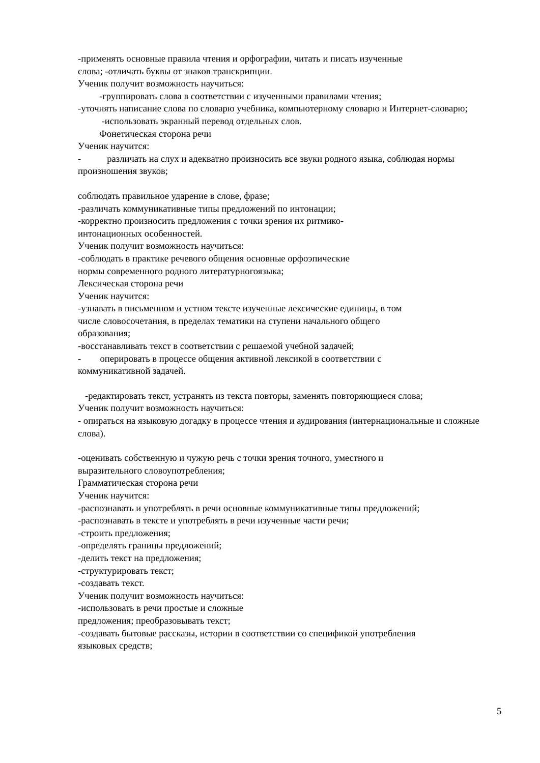-применять основные правила чтения и орфографии, читать и писать изученные
слова; -отличать буквы от знаков транскрипции.
Ученик получит возможность научиться:
-группировать слова в соответствии с изученными правилами чтения;
-уточнять написание слова по словарю учебника, компьютерному словарю и Интернет-словарю;
-использовать экранный перевод отдельных слов.
Фонетическая сторона речи
Ученик научится:
- различать на слух и адекватно произносить все звуки родного языка, соблюдая нормы произношения звуков;
соблюдать правильное ударение в слове, фразе;
-различать коммуникативные типы предложений по интонации;
-корректно произносить предложения с точки зрения их ритмико-
интонационных особенностей.
Ученик получит возможность научиться:
-соблюдать в практике речевого общения основные орфоэпические
нормы современного родного литературногоязыка;
Лексическая сторона речи
Ученик научится:
-узнавать в письменном и устном тексте изученные лексические единицы, в том
числе словосочетания, в пределах тематики на ступени начального общего
образования;
-восстанавливать текст в соответствии с решаемой учебной задачей;
- оперировать в процессе общения активной лексикой в соответствии с
коммуникативной задачей.
-редактировать текст, устранять из текста повторы, заменять повторяющиеся слова;
Ученик получит возможность научиться:
- опираться на языковую догадку в процессе чтения и аудирования (интернациональные и сложные слова).
-оценивать собственную и чужую речь с точки зрения точного, уместного и
выразительного словоупотребления;
Грамматическая сторона речи
Ученик научится:
-распознавать и употреблять в речи основные коммуникативные типы предложений;
-распознавать в тексте и употреблять в речи изученные части речи;
-строить предложения;
-определять границы предложений;
-делить текст на предложения;
-структурировать текст;
-создавать текст.
Ученик получит возможность научиться:
-использовать в речи простые и сложные
предложения; преобразовывать текст;
-создавать бытовые рассказы, истории в соответствии со спецификой употребления
языковых средств;
5